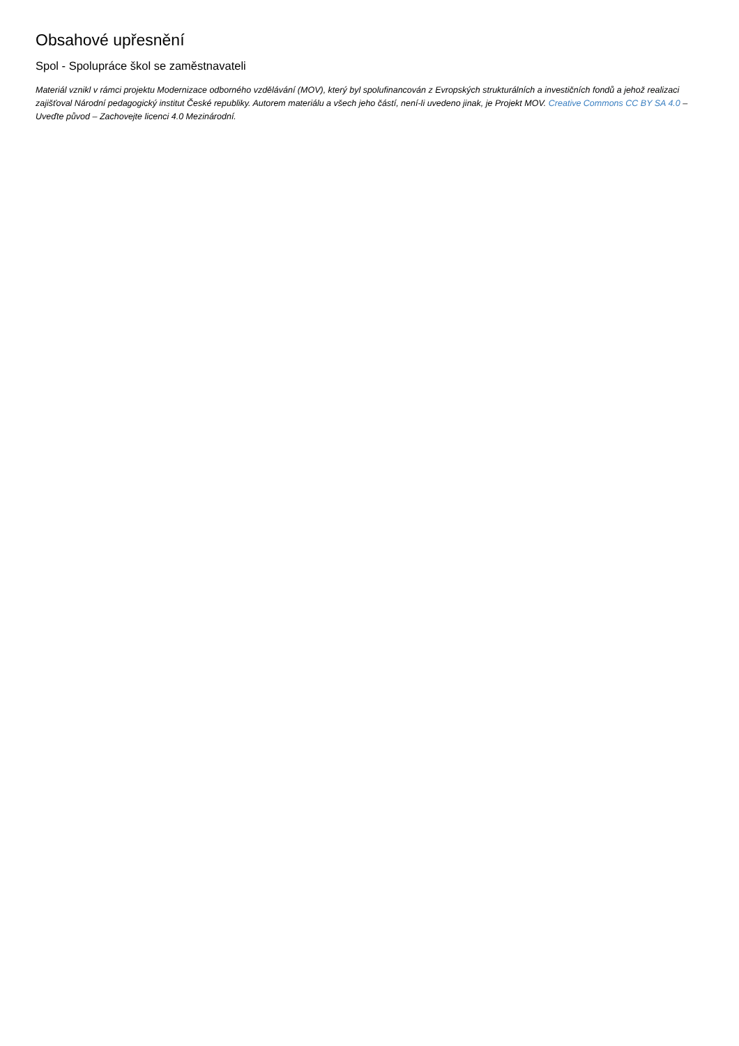Obsahové upřesnění
Spol - Spolupráce škol se zaměstnavateli
Materiál vznikl v rámci projektu Modernizace odborného vzdělávání (MOV), který byl spolufinancován z Evropských strukturálních a investičních fondů a jehož realizaci zajišťoval Národní pedagogický institut České republiky. Autorem materiálu a všech jeho částí, není-li uvedeno jinak, je Projekt MOV. Creative Commons CC BY SA 4.0 – Uveďte původ – Zachovejte licenci 4.0 Mezinárodní.